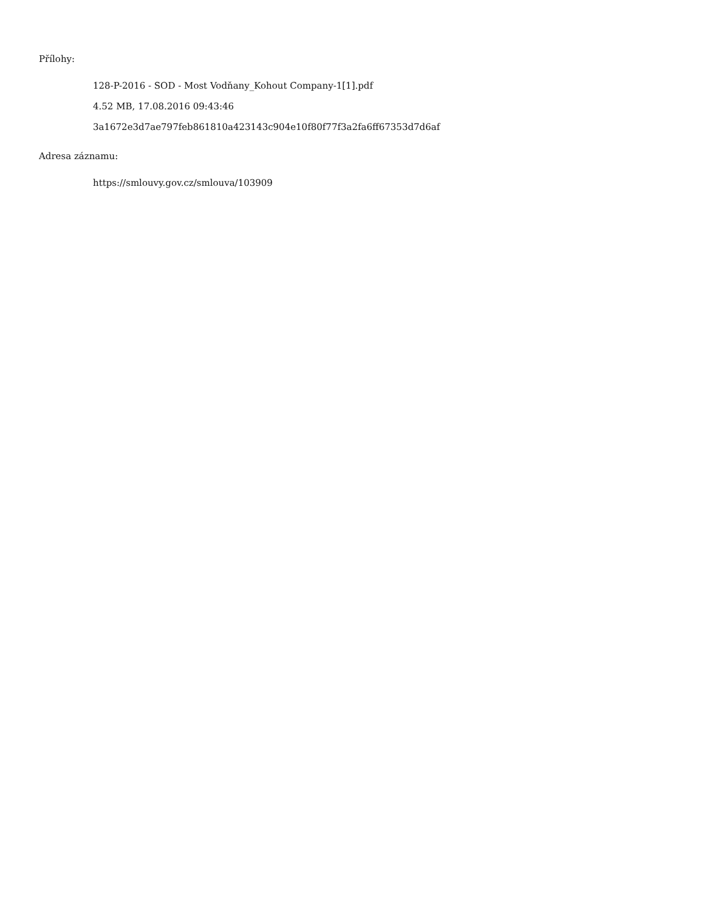Přílohy:
128-P-2016 - SOD - Most Vodňany_Kohout Company-1[1].pdf
4.52 MB, 17.08.2016 09:43:46
3a1672e3d7ae797feb861810a423143c904e10f80f77f3a2fa6ff67353d7d6af
Adresa záznamu:
https://smlouvy.gov.cz/smlouva/103909